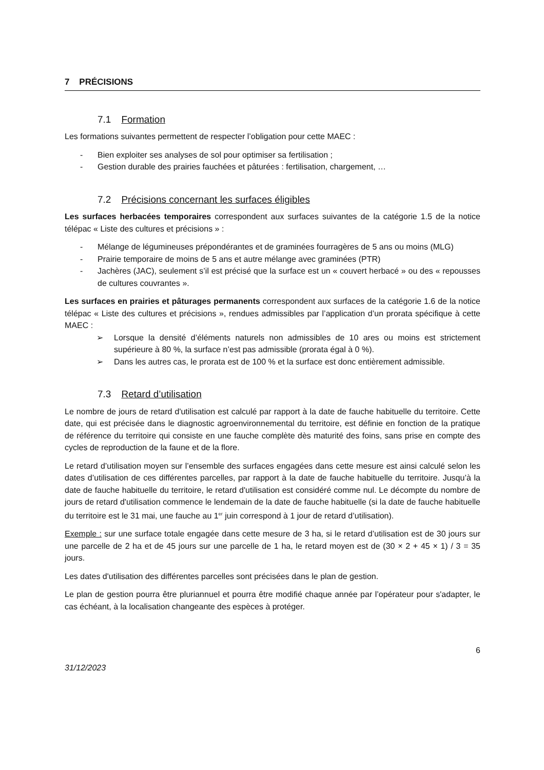7 PRÉCISIONS
7.1 Formation
Les formations suivantes permettent de respecter l’obligation pour cette MAEC :
- Bien exploiter ses analyses de sol pour optimiser sa fertilisation ;
- Gestion durable des prairies fauchées et pâturées : fertilisation, chargement, …
7.2 Précisions concernant les surfaces éligibles
Les surfaces herbacées temporaires correspondent aux surfaces suivantes de la catégorie 1.5 de la notice télépac « Liste des cultures et précisions » :
- Mélange de légumineuses prépondérantes et de graminées fourragères de 5 ans ou moins (MLG)
- Prairie temporaire de moins de 5 ans et autre mélange avec graminées (PTR)
- Jachères (JAC), seulement s’il est précisé que la surface est un « couvert herbacé » ou des « repousses de cultures couvrantes ».
Les surfaces en prairies et pâturages permanents correspondent aux surfaces de la catégorie 1.6 de la notice télépac « Liste des cultures et précisions », rendues admissibles par l’application d’un prorata spécifique à cette MAEC :
➢ Lorsque la densité d’éléments naturels non admissibles de 10 ares ou moins est strictement supérieure à 80 %, la surface n’est pas admissible (prorata égal à 0 %).
➢ Dans les autres cas, le prorata est de 100 % et la surface est donc entièrement admissible.
7.3 Retard d’utilisation
Le nombre de jours de retard d'utilisation est calculé par rapport à la date de fauche habituelle du territoire. Cette date, qui est précisée dans le diagnostic agroenvironnemental du territoire, est définie en fonction de la pratique de référence du territoire qui consiste en une fauche complète dès maturité des foins, sans prise en compte des cycles de reproduction de la faune et de la flore.
Le retard d’utilisation moyen sur l’ensemble des surfaces engagées dans cette mesure est ainsi calculé selon les dates d’utilisation de ces différentes parcelles, par rapport à la date de fauche habituelle du territoire. Jusqu’à la date de fauche habituelle du territoire, le retard d'utilisation est considéré comme nul. Le décompte du nombre de jours de retard d'utilisation commence le lendemain de la date de fauche habituelle (si la date de fauche habituelle du territoire est le 31 mai, une fauche au 1<sup>er</sup> juin correspond à 1 jour de retard d’utilisation).
Exemple : sur une surface totale engagée dans cette mesure de 3 ha, si le retard d’utilisation est de 30 jours sur une parcelle de 2 ha et de 45 jours sur une parcelle de 1 ha, le retard moyen est de (30 × 2 + 45 × 1) / 3 = 35 jours.
Les dates d'utilisation des différentes parcelles sont précisées dans le plan de gestion.
Le plan de gestion pourra être pluriannuel et pourra être modifié chaque année par l’opérateur pour s'adapter, le cas échéant, à la localisation changeante des espèces à protéger.
6
31/12/2023